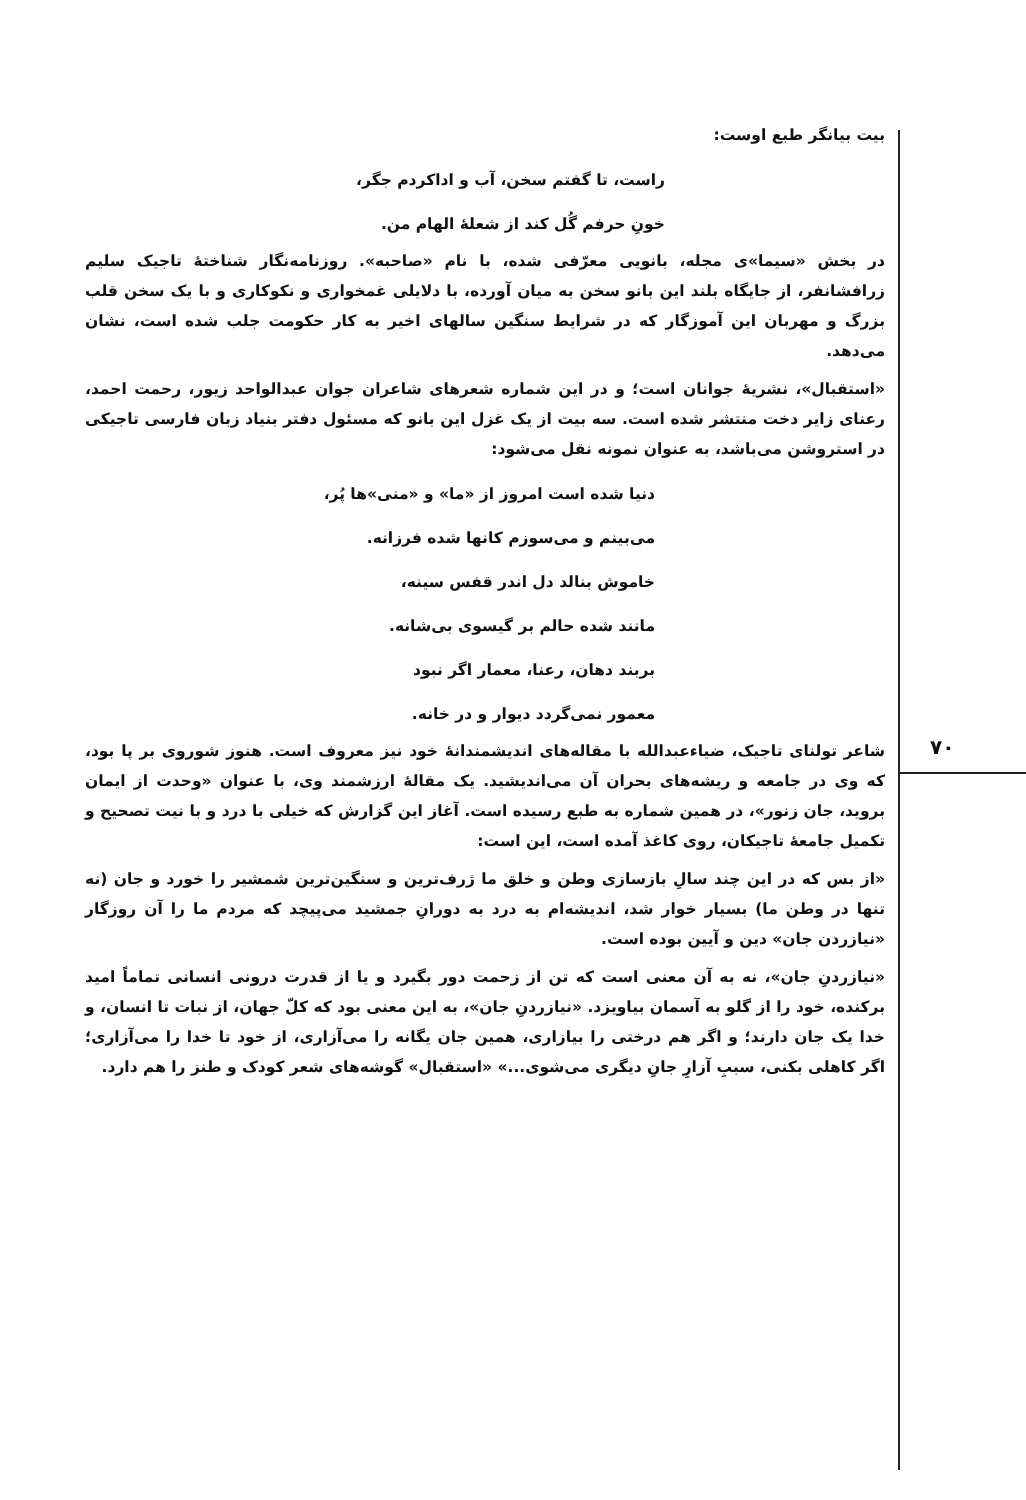۷۰
بیت بیانگر طبع اوست:
راست، تا گفتم سخن، آب و اداکردم جگر،
خونِ حرفم گُل کند از شعلهٔ الهام من.
در بخش «سیما»ی مجله، بانویی معرّفی شده، با نام «صاحبه». روزنامه‌نگار شناختهٔ تاجیک سلیم زرافشانفر، از جایگاه بلند این بانو سخن به میان آورده، با دلایلی غمخواری و نکوکاری و با یک سخن قلب بزرگ و مهربان این آموزگار که در شرایط سنگین سالهای اخیر به کار حکومت جلب شده است، نشان می‌دهد.
«استقبال»، نشریهٔ جوانان است؛ و در این شماره شعرهای شاعران جوان عبدالواحد زیور، رحمت احمد، رعنای زایر دخت منتشر شده است. سه بیت از یک غزل این بانو که مسئول دفتر بنیاد زبان فارسی تاجیکی در استروشن می‌باشد، به عنوان نمونه نقل می‌شود:
دنیا شده است امروز از «ما» و «منی»ها پُر،
می‌بینم و می‌سوزم کانها شده فرزانه.
خاموش بنالد دل اندر قفس سینه،
مانند شده حالم بر گیسوی بی‌شانه.
بربند دهان، رعنا، معمار اگر نبود
معمور نمی‌گردد دیوار و در خانه.
شاعر تولنای تاجیک، ضیاءعبدالله با مقاله‌های اندیشمندانهٔ خود نیز معروف است. هنوز شوروی بر پا بود، که وی در جامعه و ریشه‌های بحران آن می‌اندیشید. یک مقالهٔ ارزشمند وی، با عنوان «وحدت از ایمان بروید، جان زنور»، در همین شماره به طبع رسیده است. آغاز این گزارش که خیلی با درد و با نیت تصحیح و تکمیل جامعهٔ تاجیکان، روی کاغذ آمده است، این است:
«از بس که در این چند سالِ بازسازی وطن و خلق ما ژرف‌ترین و سنگین‌ترین شمشیر را خورد و جان (نه تنها در وطن ما) بسیار خوار شد، اندیشه‌ام به درد به دورانِ جمشید می‌پیچد که مردم ما را آن روزگار «نیازردن جان» دین و آیین بوده است.
«نیازردنِ جان»، نه به آن معنی است که تن از زحمت دور بگیرد و یا از قدرت درونی انسانی تماماً امید برکنده، خود را از گلو به آسمان بیاویزد. «نیازردنِ جان»، به این معنی بود که کلّ جهان، از نبات تا انسان، و خدا یک جان دارند؛ و اگر هم درختی را بیازاری، همین جان یگانه را می‌آزاری، از خود تا خدا را می‌آزاری؛ اگر کاهلی بکنی، سببِ آزارِ جانِ دیگری می‌شوی...» «استقبال» گوشه‌های شعر کودک و طنز را هم دارد.